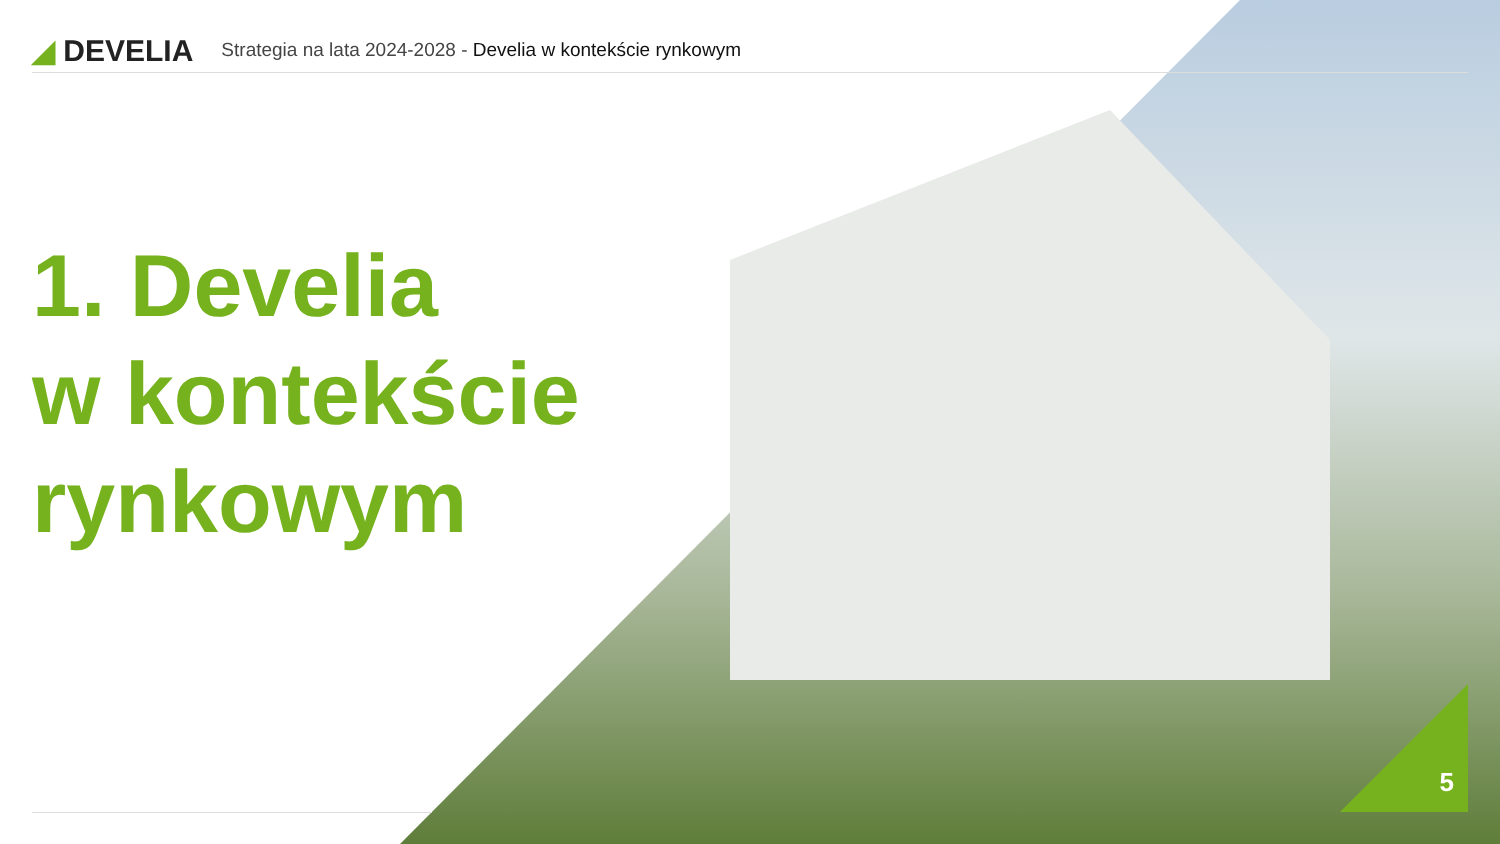◢ DEVELIA
Strategia na lata 2024-2028 - Develia w kontekście rynkowym
1. Develia
w kontekście
rynkowym
5